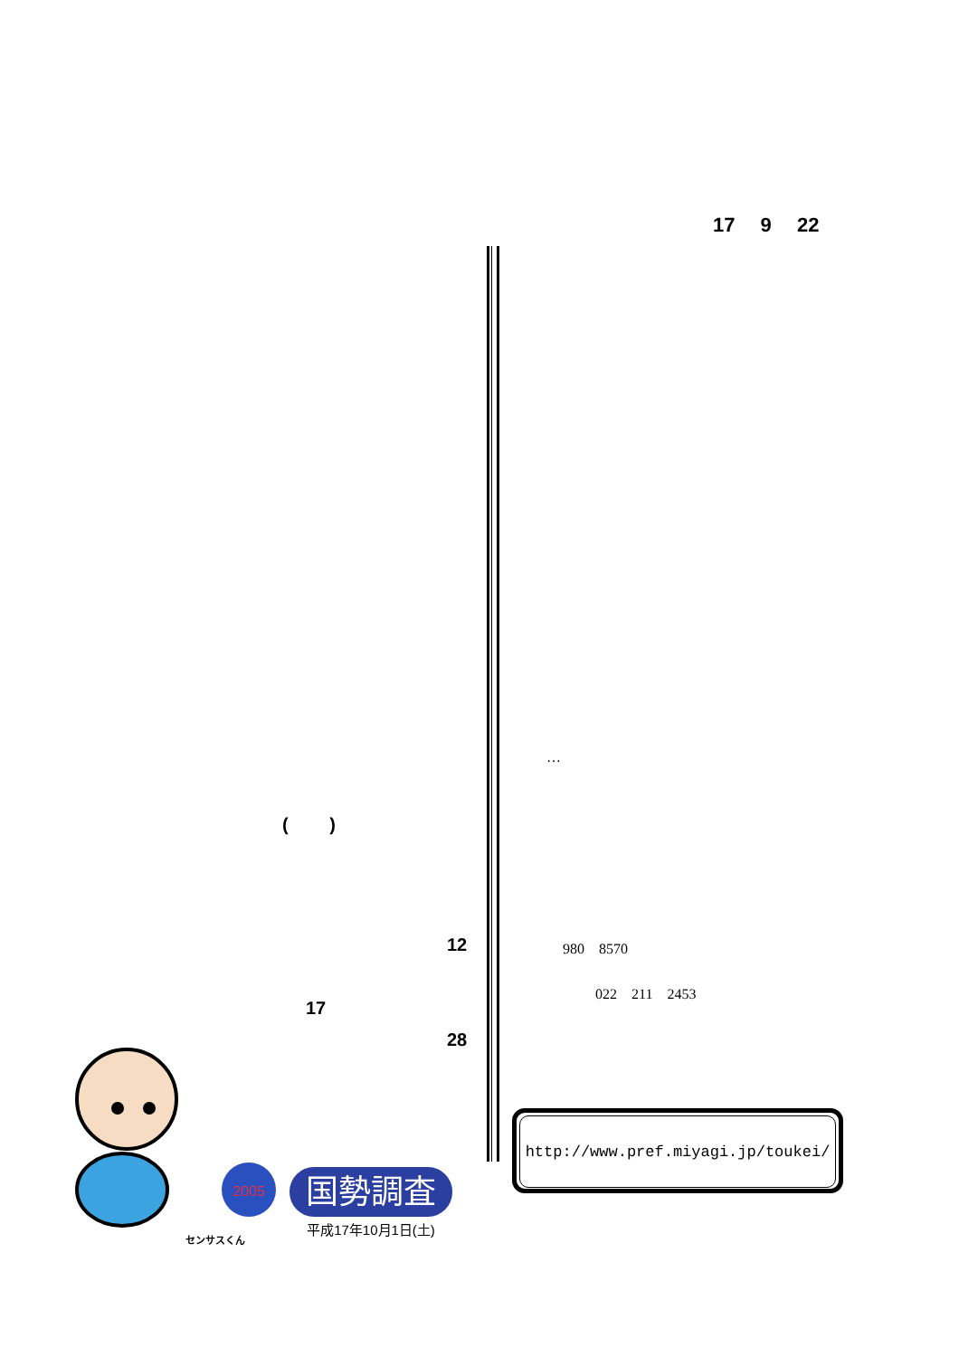17 9 22
( )
…
12
17
28
980 8570
022 211 2453
http://www.pref.miyagi.jp/toukei/
2005
国勢調査
平成17年10月1日(土)
センサスくん